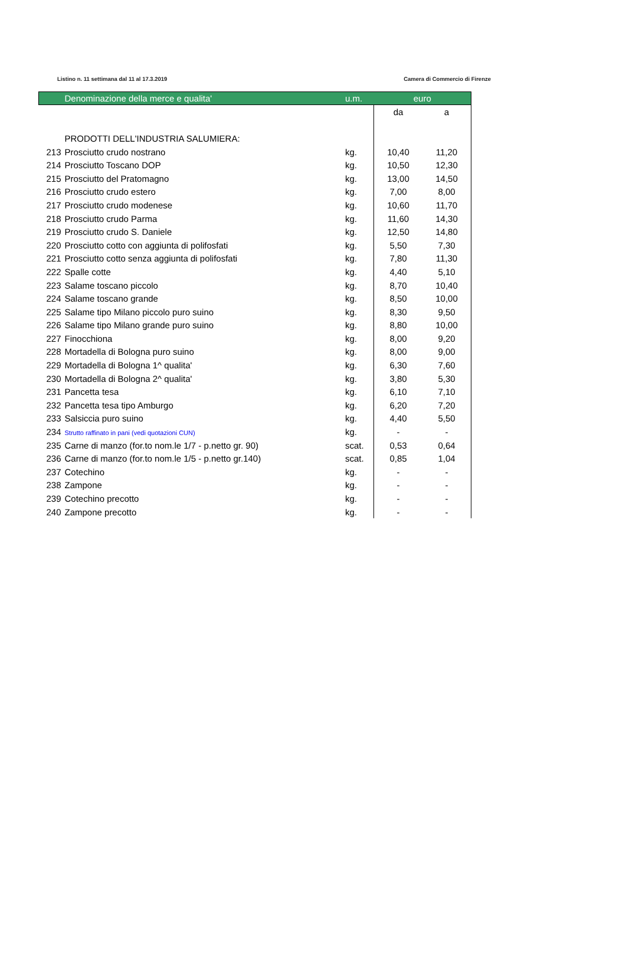Listino n. 11 settimana dal 11 al 17.3.2019 Camera di Commercio di Firenze
| | Denominazione della merce e qualita' | u.m. | euro | |
| --- | --- | --- | --- | --- |
| | | | da | a |
| | PRODOTTI DELL'INDUSTRIA SALUMIERA: | | | |
| 213 | Prosciutto crudo nostrano | kg. | 10,40 | 11,20 |
| 214 | Prosciutto Toscano DOP | kg. | 10,50 | 12,30 |
| 215 | Prosciutto del Pratomagno | kg. | 13,00 | 14,50 |
| 216 | Prosciutto crudo estero | kg. | 7,00 | 8,00 |
| 217 | Prosciutto crudo modenese | kg. | 10,60 | 11,70 |
| 218 | Prosciutto crudo Parma | kg. | 11,60 | 14,30 |
| 219 | Prosciutto crudo S. Daniele | kg. | 12,50 | 14,80 |
| 220 | Prosciutto cotto con aggiunta di polifosfati | kg. | 5,50 | 7,30 |
| 221 | Prosciutto cotto senza aggiunta di polifosfati | kg. | 7,80 | 11,30 |
| 222 | Spalle cotte | kg. | 4,40 | 5,10 |
| 223 | Salame toscano piccolo | kg. | 8,70 | 10,40 |
| 224 | Salame toscano grande | kg. | 8,50 | 10,00 |
| 225 | Salame tipo Milano piccolo puro suino | kg. | 8,30 | 9,50 |
| 226 | Salame tipo Milano grande puro suino | kg. | 8,80 | 10,00 |
| 227 | Finocchiona | kg. | 8,00 | 9,20 |
| 228 | Mortadella di Bologna puro suino | kg. | 8,00 | 9,00 |
| 229 | Mortadella di Bologna 1^ qualita' | kg. | 6,30 | 7,60 |
| 230 | Mortadella di Bologna 2^ qualita' | kg. | 3,80 | 5,30 |
| 231 | Pancetta tesa | kg. | 6,10 | 7,10 |
| 232 | Pancetta tesa tipo Amburgo | kg. | 6,20 | 7,20 |
| 233 | Salsiccia puro suino | kg. | 4,40 | 5,50 |
| 234 | Strutto raffinato in pani (vedi quotazioni CUN) | kg. | - | - |
| 235 | Carne di manzo (for.to nom.le 1/7 - p.netto gr. 90) | scat. | 0,53 | 0,64 |
| 236 | Carne di manzo (for.to nom.le 1/5 - p.netto gr.140) | scat. | 0,85 | 1,04 |
| 237 | Cotechino | kg. | - | - |
| 238 | Zampone | kg. | - | - |
| 239 | Cotechino precotto | kg. | - | - |
| 240 | Zampone precotto | kg. | - | - |